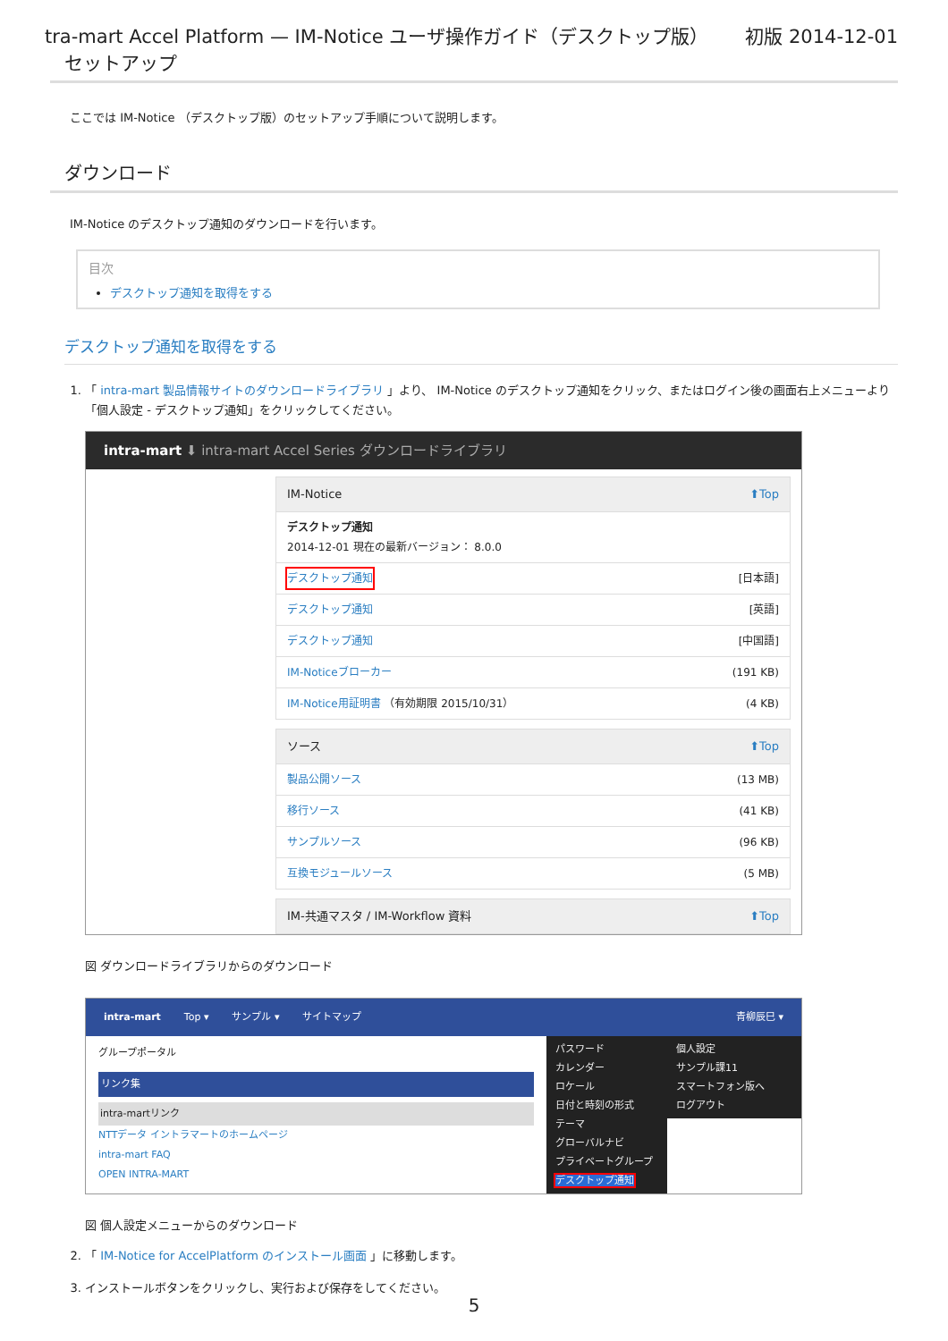tra-mart Accel Platform — IM-Notice ユーザ操作ガイド（デスクトップ版） 初版 2014-12-01
セットアップ
ここでは IM-Notice （デスクトップ版）のセットアップ手順について説明します。
ダウンロード
IM-Notice のデスクトップ通知のダウンロードを行います。
目次
デスクトップ通知を取得をする
デスクトップ通知を取得をする
1. 「 intra-mart 製品情報サイトのダウンロードライブラリ 」より、 IM-Notice のデスクトップ通知をクリック、またはログイン後の画面右上メニューより「個人設定 - デスクトップ通知」をクリックしてください。
intra-mart ⬇ intra-mart Accel Series ダウンロードライブラリ
IM-Notice ⬆Top
デスクトップ通知
2014-12-01 現在の最新バージョン： 8.0.0
デスクトップ通知 [日本語]
デスクトップ通知 [英語]
デスクトップ通知 [中国語]
IM-Noticeブローカー (191 KB)
IM-Notice用証明書 （有効期限 2015/10/31） (4 KB)
ソース ⬆Top
製品公開ソース (13 MB)
移行ソース (41 KB)
サンプルソース (96 KB)
互換モジュールソース (5 MB)
IM-共通マスタ / IM-Workflow 資料 ⬆Top
図 ダウンロードライブラリからのダウンロード
intra-mart Top ▾ サンプル ▾ サイトマップ 青柳辰巳 ▾
グループポータル
リンク集
intra-martリンク
NTTデータ イントラマートのホームページ
intra-mart FAQ
OPEN INTRA-MART
パスワード
カレンダー
ロケール
日付と時刻の形式
テーマ
グローバルナビ
プライベートグループ
デスクトップ通知
個人設定
サンプル課11
スマートフォン版へ
ログアウト
図 個人設定メニューからのダウンロード
2. 「 IM-Notice for AccelPlatform のインストール画面 」に移動します。
3. インストールボタンをクリックし、実行および保存をしてください。
5